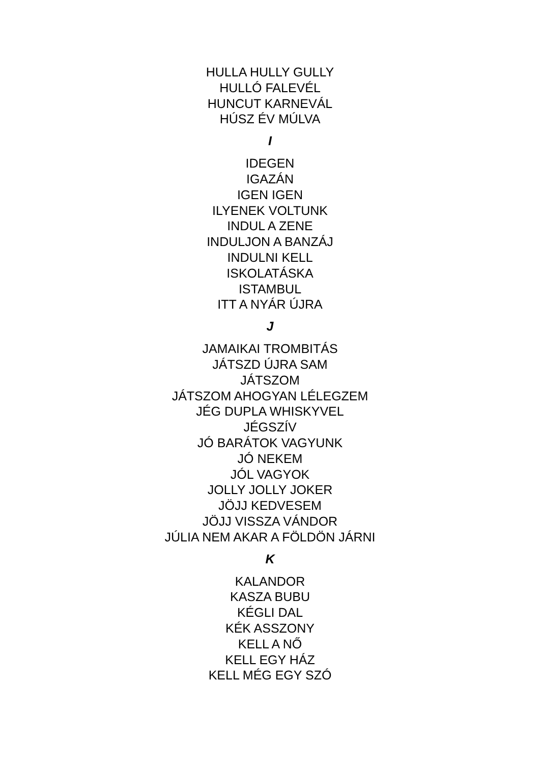HULLA HULLY GULLY
HULLÓ FALEVÉL
HUNCUT KARNEVÁL
HÚSZ ÉV MÚLVA
I
IDEGEN
IGAZÁN
IGEN IGEN
ILYENEK VOLTUNK
INDUL A ZENE
INDULJON A BANZÁJ
INDULNI KELL
ISKOLATÁSKA
ISTAMBUL
ITT A NYÁR ÚJRA
J
JAMAIKAI TROMBITÁS
JÁTSZD ÚJRA SAM
JÁTSZOM
JÁTSZOM AHOGYAN LÉLEGZEM
JÉG DUPLA WHISKYVEL
JÉGSZÍV
JÓ BARÁTOK VAGYUNK
JÓ NEKEM
JÓL VAGYOK
JOLLY JOLLY JOKER
JÖJJ KEDVESEM
JÖJJ VISSZA VÁNDOR
JÚLIA NEM AKAR A FÖLDÖN JÁRNI
K
KALANDOR
KASZA BUBU
KÉGLI DAL
KÉK ASSZONY
KELL A NŐ
KELL EGY HÁZ
KELL MÉG EGY SZÓ